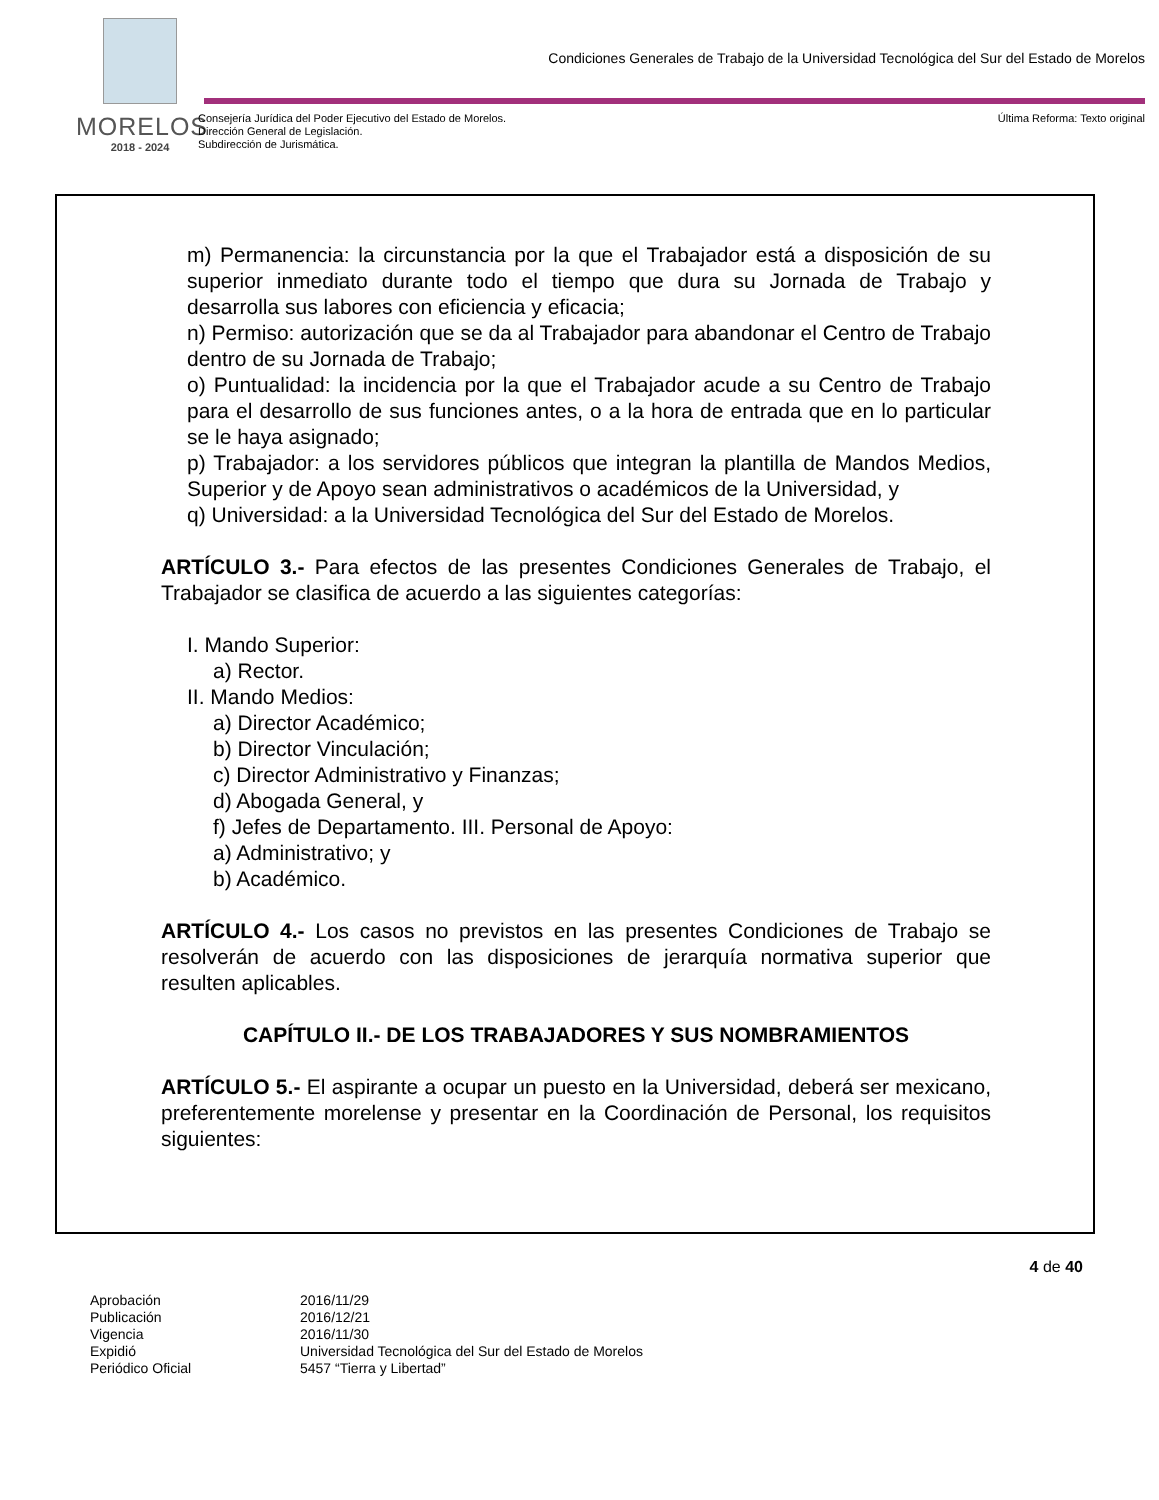MORELOS
2018 - 2024
Condiciones Generales de Trabajo de la Universidad Tecnológica del Sur del Estado de Morelos
Consejería Jurídica del Poder Ejecutivo del Estado de Morelos.
Dirección General de Legislación.
Subdirección de Jurismática.
Última Reforma: Texto original
m) Permanencia: la circunstancia por la que el Trabajador está a disposición de su superior inmediato durante todo el tiempo que dura su Jornada de Trabajo y desarrolla sus labores con eficiencia y eficacia;
n) Permiso: autorización que se da al Trabajador para abandonar el Centro de Trabajo dentro de su Jornada de Trabajo;
o) Puntualidad: la incidencia por la que el Trabajador acude a su Centro de Trabajo para el desarrollo de sus funciones antes, o a la hora de entrada que en lo particular se le haya asignado;
p) Trabajador: a los servidores públicos que integran la plantilla de Mandos Medios, Superior y de Apoyo sean administrativos o académicos de la Universidad, y
q) Universidad: a la Universidad Tecnológica del Sur del Estado de Morelos.
ARTÍCULO 3.- Para efectos de las presentes Condiciones Generales de Trabajo, el Trabajador se clasifica de acuerdo a las siguientes categorías:
I. Mando Superior:
a) Rector.
II. Mando Medios:
a) Director Académico;
b) Director Vinculación;
c) Director Administrativo y Finanzas;
d) Abogada General, y
f) Jefes de Departamento. III. Personal de Apoyo:
a) Administrativo; y
b) Académico.
ARTÍCULO 4.- Los casos no previstos en las presentes Condiciones de Trabajo se resolverán de acuerdo con las disposiciones de jerarquía normativa superior que resulten aplicables.
CAPÍTULO II.- DE LOS TRABAJADORES Y SUS NOMBRAMIENTOS
ARTÍCULO 5.- El aspirante a ocupar un puesto en la Universidad, deberá ser mexicano, preferentemente morelense y presentar en la Coordinación de Personal, los requisitos siguientes:
4 de 40
Aprobación 2016/11/29 Publicación 2016/12/21 Vigencia 2016/11/30 Expidió Universidad Tecnológica del Sur del Estado de Morelos Periódico Oficial 5457 “Tierra y Libertad”